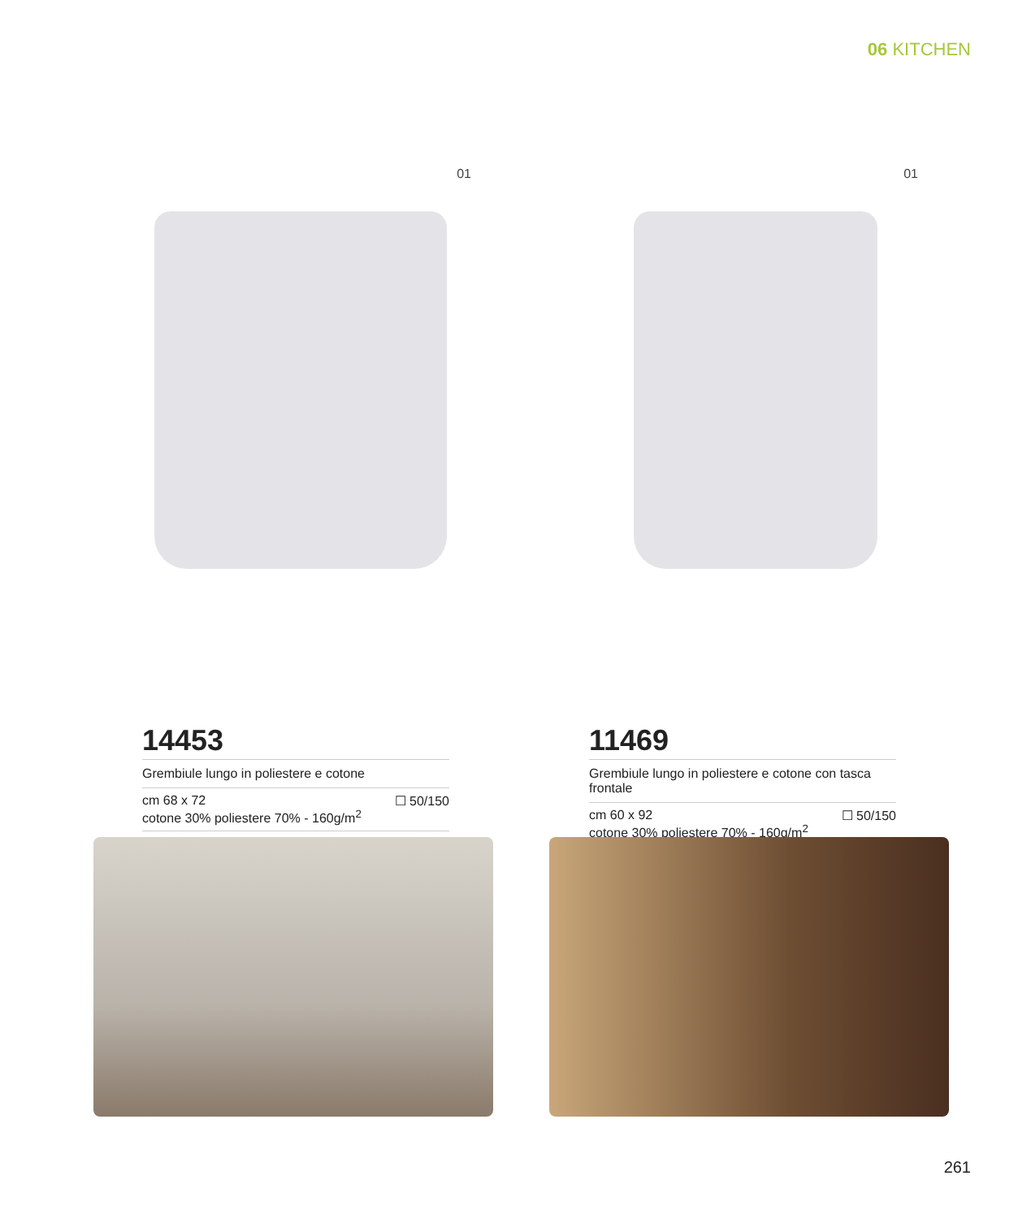06 KITCHEN
01
14453
Grembiule lungo in poliestere e cotone
cm 68 x 72
cotone 30% poliestere 70% - 160g/m<sup>2</sup>
☐ 50/150
01
11469
Grembiule lungo in poliestere e cotone con tasca frontale
cm 60 x 92
cotone 30% poliestere 70% - 160g/m<sup>2</sup>
☐ 50/150
261